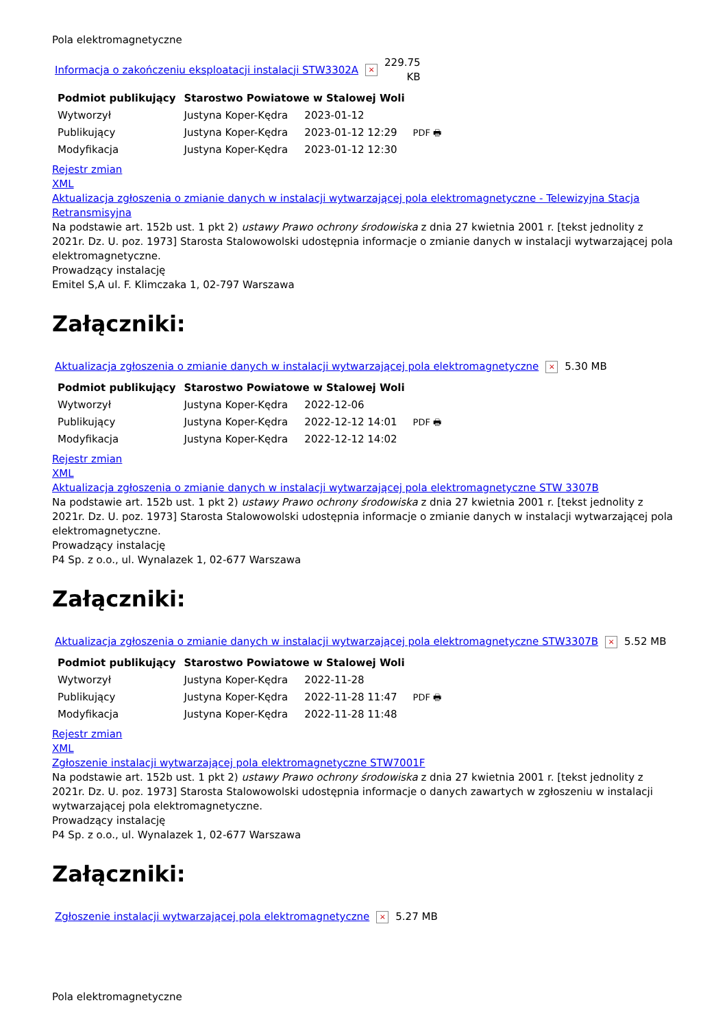Pola elektromagnetyczne
Informacja o zakończeniu eksploatacji instalacji STW3302A × 229.75
KB
| Podmiot publikujący | Starostwo Powiatowe w Stalowej Woli | | |
| Wytworzył | Justyna Koper-Kędra | 2023-01-12 | PDF 🖶 |
| Publikujący | Justyna Koper-Kędra | 2023-01-12 12:29 | |
| Modyfikacja | Justyna Koper-Kędra | 2023-01-12 12:30 | |
Rejestr zmian
XML
Aktualizacja zgłoszenia o zmianie danych w instalacji wytwarzającej pola elektromagnetyczne - Telewizyjna Stacja Retransmisyjna
Na podstawie art. 152b ust. 1 pkt 2) ustawy Prawo ochrony środowiska z dnia 27 kwietnia 2001 r. [tekst jednolity z 2021r. Dz. U. poz. 1973] Starosta Stalowowolski udostępnia informacje o zmianie danych w instalacji wytwarzającej pola elektromagnetyczne.
Prowadzący instalację
Emitel S,A ul. F. Klimczaka 1, 02-797 Warszawa
Załączniki:
Aktualizacja zgłoszenia o zmianie danych w instalacji wytwarzającej pola elektromagnetyczne × 5.30 MB
| Podmiot publikujący | Starostwo Powiatowe w Stalowej Woli | | |
| Wytworzył | Justyna Koper-Kędra | 2022-12-06 | PDF 🖶 |
| Publikujący | Justyna Koper-Kędra | 2022-12-12 14:01 | |
| Modyfikacja | Justyna Koper-Kędra | 2022-12-12 14:02 | |
Rejestr zmian
XML
Aktualizacja zgłoszenia o zmianie danych w instalacji wytwarzającej pola elektromagnetyczne STW 3307B
Na podstawie art. 152b ust. 1 pkt 2) ustawy Prawo ochrony środowiska z dnia 27 kwietnia 2001 r. [tekst jednolity z 2021r. Dz. U. poz. 1973] Starosta Stalowowolski udostępnia informacje o zmianie danych w instalacji wytwarzającej pola elektromagnetyczne.
Prowadzący instalację
P4 Sp. z o.o., ul. Wynalazek 1, 02-677 Warszawa
Załączniki:
Aktualizacja zgłoszenia o zmianie danych w instalacji wytwarzającej pola elektromagnetyczne STW3307B × 5.52 MB
| Podmiot publikujący | Starostwo Powiatowe w Stalowej Woli | | |
| Wytworzył | Justyna Koper-Kędra | 2022-11-28 | PDF 🖶 |
| Publikujący | Justyna Koper-Kędra | 2022-11-28 11:47 | |
| Modyfikacja | Justyna Koper-Kędra | 2022-11-28 11:48 | |
Rejestr zmian
XML
Zgłoszenie instalacji wytwarzającej pola elektromagnetyczne STW7001F
Na podstawie art. 152b ust. 1 pkt 2) ustawy Prawo ochrony środowiska z dnia 27 kwietnia 2001 r. [tekst jednolity z 2021r. Dz. U. poz. 1973] Starosta Stalowowolski udostępnia informacje o danych zawartych w zgłoszeniu w instalacji wytwarzającej pola elektromagnetyczne.
Prowadzący instalację
P4 Sp. z o.o., ul. Wynalazek 1, 02-677 Warszawa
Załączniki:
Zgłoszenie instalacji wytwarzającej pola elektromagnetyczne × 5.27 MB
Pola elektromagnetyczne